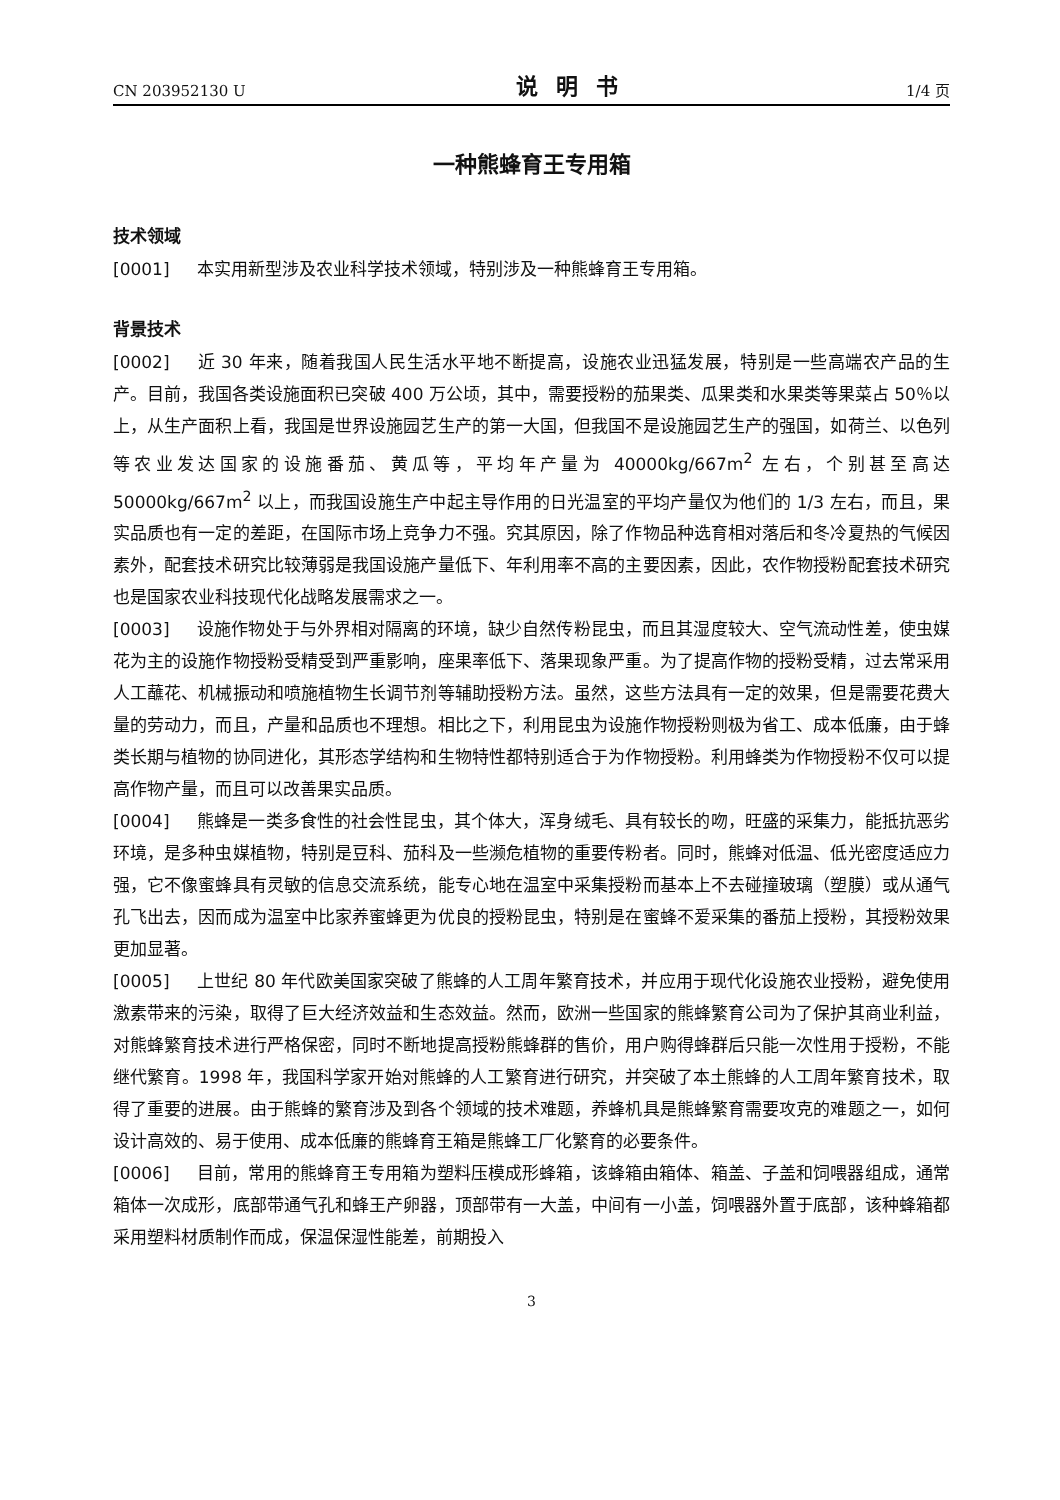CN 203952130 U 说明书 1/4 页
一种熊蜂育王专用箱
技术领域
[0001] 本实用新型涉及农业科学技术领域，特别涉及一种熊蜂育王专用箱。
背景技术
[0002] 近 30 年来，随着我国人民生活水平地不断提高，设施农业迅猛发展，特别是一些高端农产品的生产。目前，我国各类设施面积已突破 400 万公顷，其中，需要授粉的茄果类、瓜果类和水果类等果菜占 50％以上，从生产面积上看，我国是世界设施园艺生产的第一大国，但我国不是设施园艺生产的强国，如荷兰、以色列等农业发达国家的设施番茄、黄瓜等，平均年产量为 40000kg/667m<sup>2</sup> 左右，个别甚至高达 50000kg/667m<sup>2</sup> 以上，而我国设施生产中起主导作用的日光温室的平均产量仅为他们的 1/3 左右，而且，果实品质也有一定的差距，在国际市场上竞争力不强。究其原因，除了作物品种选育相对落后和冬冷夏热的气候因素外，配套技术研究比较薄弱是我国设施产量低下、年利用率不高的主要因素，因此，农作物授粉配套技术研究也是国家农业科技现代化战略发展需求之一。
[0003] 设施作物处于与外界相对隔离的环境，缺少自然传粉昆虫，而且其湿度较大、空气流动性差，使虫媒花为主的设施作物授粉受精受到严重影响，座果率低下、落果现象严重。为了提高作物的授粉受精，过去常采用人工蘸花、机械振动和喷施植物生长调节剂等辅助授粉方法。虽然，这些方法具有一定的效果，但是需要花费大量的劳动力，而且，产量和品质也不理想。相比之下，利用昆虫为设施作物授粉则极为省工、成本低廉，由于蜂类长期与植物的协同进化，其形态学结构和生物特性都特别适合于为作物授粉。利用蜂类为作物授粉不仅可以提高作物产量，而且可以改善果实品质。
[0004] 熊蜂是一类多食性的社会性昆虫，其个体大，浑身绒毛、具有较长的吻，旺盛的采集力，能抵抗恶劣环境，是多种虫媒植物，特别是豆科、茄科及一些濒危植物的重要传粉者。同时，熊蜂对低温、低光密度适应力强，它不像蜜蜂具有灵敏的信息交流系统，能专心地在温室中采集授粉而基本上不去碰撞玻璃（塑膜）或从通气孔飞出去，因而成为温室中比家养蜜蜂更为优良的授粉昆虫，特别是在蜜蜂不爱采集的番茄上授粉，其授粉效果更加显著。
[0005] 上世纪 80 年代欧美国家突破了熊蜂的人工周年繁育技术，并应用于现代化设施农业授粉，避免使用激素带来的污染，取得了巨大经济效益和生态效益。然而，欧洲一些国家的熊蜂繁育公司为了保护其商业利益，对熊蜂繁育技术进行严格保密，同时不断地提高授粉熊蜂群的售价，用户购得蜂群后只能一次性用于授粉，不能继代繁育。1998 年，我国科学家开始对熊蜂的人工繁育进行研究，并突破了本土熊蜂的人工周年繁育技术，取得了重要的进展。由于熊蜂的繁育涉及到各个领域的技术难题，养蜂机具是熊蜂繁育需要攻克的难题之一，如何设计高效的、易于使用、成本低廉的熊蜂育王箱是熊蜂工厂化繁育的必要条件。
[0006] 目前，常用的熊蜂育王专用箱为塑料压模成形蜂箱，该蜂箱由箱体、箱盖、子盖和饲喂器组成，通常箱体一次成形，底部带通气孔和蜂王产卵器，顶部带有一大盖，中间有一小盖，饲喂器外置于底部，该种蜂箱都采用塑料材质制作而成，保温保湿性能差，前期投入
3